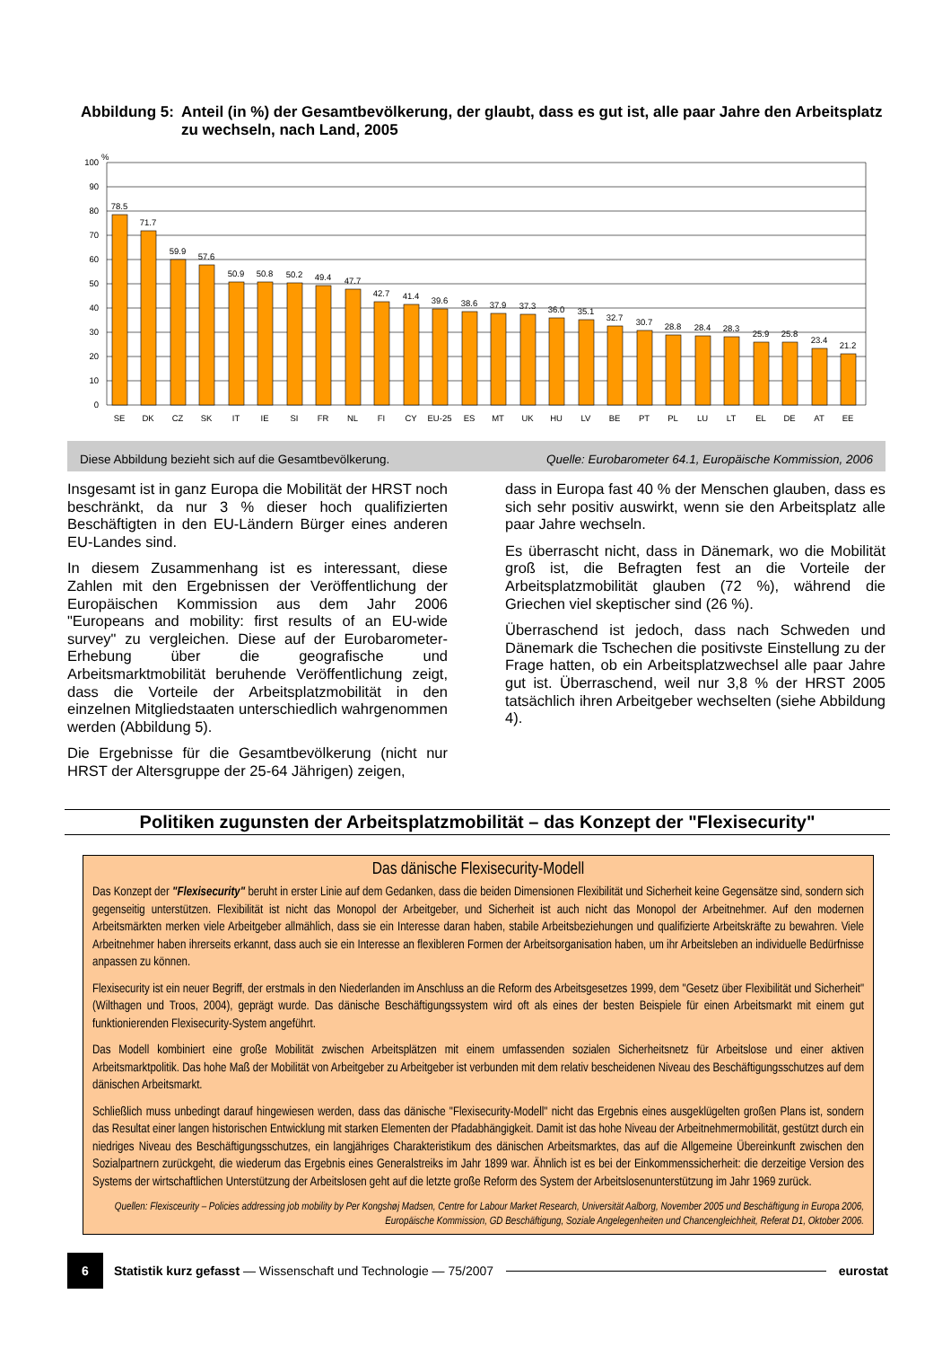Abbildung 5: Anteil (in %) der Gesamtbevölkerung, der glaubt, dass es gut ist, alle paar Jahre den Arbeitsplatz zu wechseln, nach Land, 2005
%
100
90
80
70
60
50
40
30
20
10
0
78.5
71.7
59.9
57.6
50.9
50.8
50.2
49.4
47.7
42.7
41.4
39.6
38.6
37.9
37.3
36.0
35.1
32.7
30.7
28.8
28.4
28.3
25.9
25.8
23.4
21.2
SE
DK
CZ
SK
IT
IE
SI
FR
NL
FI
CY
EU-25
ES
MT
UK
HU
LV
BE
PT
PL
LU
LT
EL
DE
AT
EE
Diese Abbildung bezieht sich auf die Gesamtbevölkerung. Quelle: Eurobarometer 64.1, Europäische Kommission, 2006
Insgesamt ist in ganz Europa die Mobilität der HRST noch beschränkt, da nur 3 % dieser hoch qualifizierten Beschäftigten in den EU-Ländern Bürger eines anderen EU-Landes sind.
In diesem Zusammenhang ist es interessant, diese Zahlen mit den Ergebnissen der Veröffentlichung der Europäischen Kommission aus dem Jahr 2006 "Europeans and mobility: first results of an EU-wide survey" zu vergleichen. Diese auf der Eurobarometer-Erhebung über die geografische und Arbeitsmarktmobilität beruhende Veröffentlichung zeigt, dass die Vorteile der Arbeitsplatzmobilität in den einzelnen Mitgliedstaaten unterschiedlich wahrgenommen werden (Abbildung 5).
Die Ergebnisse für die Gesamtbevölkerung (nicht nur HRST der Altersgruppe der 25-64 Jährigen) zeigen,
dass in Europa fast 40 % der Menschen glauben, dass es sich sehr positiv auswirkt, wenn sie den Arbeitsplatz alle paar Jahre wechseln.
Es überrascht nicht, dass in Dänemark, wo die Mobilität groß ist, die Befragten fest an die Vorteile der Arbeitsplatzmobilität glauben (72 %), während die Griechen viel skeptischer sind (26 %).
Überraschend ist jedoch, dass nach Schweden und Dänemark die Tschechen die positivste Einstellung zu der Frage hatten, ob ein Arbeitsplatzwechsel alle paar Jahre gut ist. Überraschend, weil nur 3,8 % der HRST 2005 tatsächlich ihren Arbeitgeber wechselten (siehe Abbildung 4).
Politiken zugunsten der Arbeitsplatzmobilität – das Konzept der "Flexisecurity"
Das dänische Flexisecurity-Modell
Das Konzept der "Flexisecurity" beruht in erster Linie auf dem Gedanken, dass die beiden Dimensionen Flexibilität und Sicherheit keine Gegensätze sind, sondern sich gegenseitig unterstützen. Flexibilität ist nicht das Monopol der Arbeitgeber, und Sicherheit ist auch nicht das Monopol der Arbeitnehmer. Auf den modernen Arbeitsmärkten merken viele Arbeitgeber allmählich, dass sie ein Interesse daran haben, stabile Arbeitsbeziehungen und qualifizierte Arbeitskräfte zu bewahren. Viele Arbeitnehmer haben ihrerseits erkannt, dass auch sie ein Interesse an flexibleren Formen der Arbeitsorganisation haben, um ihr Arbeitsleben an individuelle Bedürfnisse anpassen zu können.
Flexisecurity ist ein neuer Begriff, der erstmals in den Niederlanden im Anschluss an die Reform des Arbeitsgesetzes 1999, dem "Gesetz über Flexibilität und Sicherheit" (Wilthagen und Troos, 2004), geprägt wurde. Das dänische Beschäftigungssystem wird oft als eines der besten Beispiele für einen Arbeitsmarkt mit einem gut funktionierenden Flexisecurity-System angeführt.
Das Modell kombiniert eine große Mobilität zwischen Arbeitsplätzen mit einem umfassenden sozialen Sicherheitsnetz für Arbeitslose und einer aktiven Arbeitsmarktpolitik. Das hohe Maß der Mobilität von Arbeitgeber zu Arbeitgeber ist verbunden mit dem relativ bescheidenen Niveau des Beschäftigungsschutzes auf dem dänischen Arbeitsmarkt.
Schließlich muss unbedingt darauf hingewiesen werden, dass das dänische "Flexisecurity-Modell" nicht das Ergebnis eines ausgeklügelten großen Plans ist, sondern das Resultat einer langen historischen Entwicklung mit starken Elementen der Pfadabhängigkeit. Damit ist das hohe Niveau der Arbeitnehmermobilität, gestützt durch ein niedriges Niveau des Beschäftigungsschutzes, ein langjähriges Charakteristikum des dänischen Arbeitsmarktes, das auf die Allgemeine Übereinkunft zwischen den Sozialpartnern zurückgeht, die wiederum das Ergebnis eines Generalstreiks im Jahr 1899 war. Ähnlich ist es bei der Einkommenssicherheit: die derzeitige Version des Systems der wirtschaftlichen Unterstützung der Arbeitslosen geht auf die letzte große Reform des System der Arbeitslosenunterstützung im Jahr 1969 zurück.
Quellen: Flexisceurity – Policies addressing job mobility by Per Kongshøj Madsen, Centre for Labour Market Research, Universität Aalborg, November 2005 und Beschäftigung in Europa 2006, Europäische Kommission, GD Beschäftigung, Soziale Angelegenheiten und Chancengleichheit, Referat D1, Oktober 2006.
6
Statistik kurz gefasst — Wissenschaft und Technologie — 75/2007
eurostat